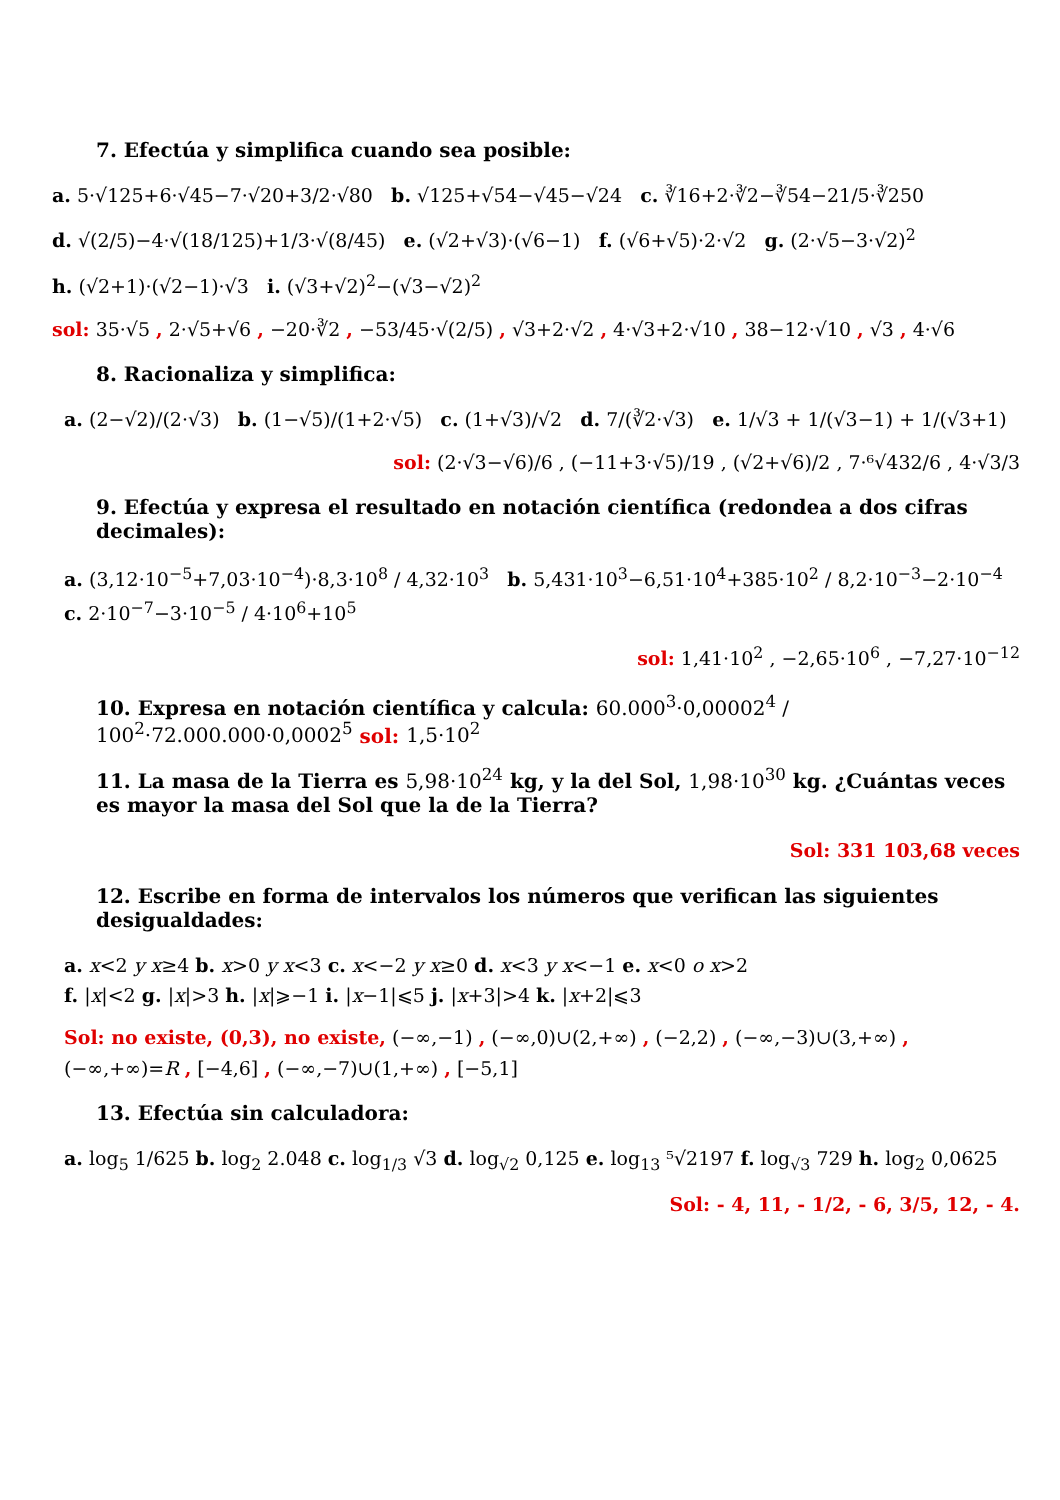7. Efectúa y simplifica cuando sea posible:
a. 5·√125+6·√45−7·√20+3/2·√80 b. √125+√54−√45−√24 c. ∛16+2·∛2−∛54−21/5·∛250
d. √(2/5)−4·√(18/125)+1/3·√(8/45) e. (√2+√3)·(√6−1) f. (√6+√5)·2·√2 g. (2·√5−3·√2)<sup>2</sup>
h. (√2+1)·(√2−1)·√3 i. (√3+√2)<sup>2</sup>−(√3−√2)<sup>2</sup>
sol: 35·√5 , 2·√5+√6 , −20·∛2 , −53/45·√(2/5) , √3+2·√2 , 4·√3+2·√10 , 38−12·√10 , √3 , 4·√6
8. Racionaliza y simplifica:
a. (2−√2)/(2·√3) b. (1−√5)/(1+2·√5) c. (1+√3)/√2 d. 7/(∛2·√3) e. 1/√3 + 1/(√3−1) + 1/(√3+1)
sol: (2·√3−√6)/6 , (−11+3·√5)/19 , (√2+√6)/2 , 7·⁶√432/6 , 4·√3/3
9. Efectúa y expresa el resultado en notación científica (redondea a dos cifras decimales):
a. (3,12·10<sup>−5</sup>+7,03·10<sup>−4</sup>)·8,3·10<sup>8</sup> / 4,32·10<sup>3</sup> b. 5,431·10<sup>3</sup>−6,51·10<sup>4</sup>+385·10<sup>2</sup> / 8,2·10<sup>−3</sup>−2·10<sup>−4</sup> c. 2·10<sup>−7</sup>−3·10<sup>−5</sup> / 4·10<sup>6</sup>+10<sup>5</sup>
sol: 1,41·10<sup>2</sup> , −2,65·10<sup>6</sup> , −7,27·10<sup>−12</sup>
10. Expresa en notación científica y calcula: 60.000<sup>3</sup>·0,00002<sup>4</sup> / 100<sup>2</sup>·72.000.000·0,0002<sup>5</sup> sol: 1,5·10<sup>2</sup>
11. La masa de la Tierra es 5,98·10<sup>24</sup> kg, y la del Sol, 1,98·10<sup>30</sup> kg. ¿Cuántas veces es mayor la masa del Sol que la de la Tierra?
Sol: 331 103,68 veces
12. Escribe en forma de intervalos los números que verifican las siguientes desigualdades:
a. x<2 y x≥4 b. x>0 y x<3 c. x<−2 y x≥0 d. x<3 y x<−1 e. x<0 o x>2
f. |x|<2 g. |x|>3 h. |x|⩾−1 i. |x−1|⩽5 j. |x+3|>4 k. |x+2|⩽3
Sol: no existe, (0,3), no existe, (−∞,−1) , (−∞,0)∪(2,+∞) , (−2,2) , (−∞,−3)∪(3,+∞) , (−∞,+∞)=R , [−4,6] , (−∞,−7)∪(1,+∞) , [−5,1]
13. Efectúa sin calculadora:
a. log<sub>5</sub> 1/625 b. log<sub>2</sub> 2.048 c. log<sub>1/3</sub> √3 d. log<sub>√2</sub> 0,125 e. log<sub>13</sub> ⁵√2197 f. log<sub>√3</sub> 729 h. log<sub>2</sub> 0,0625
Sol: - 4, 11, - 1/2, - 6, 3/5, 12, - 4.